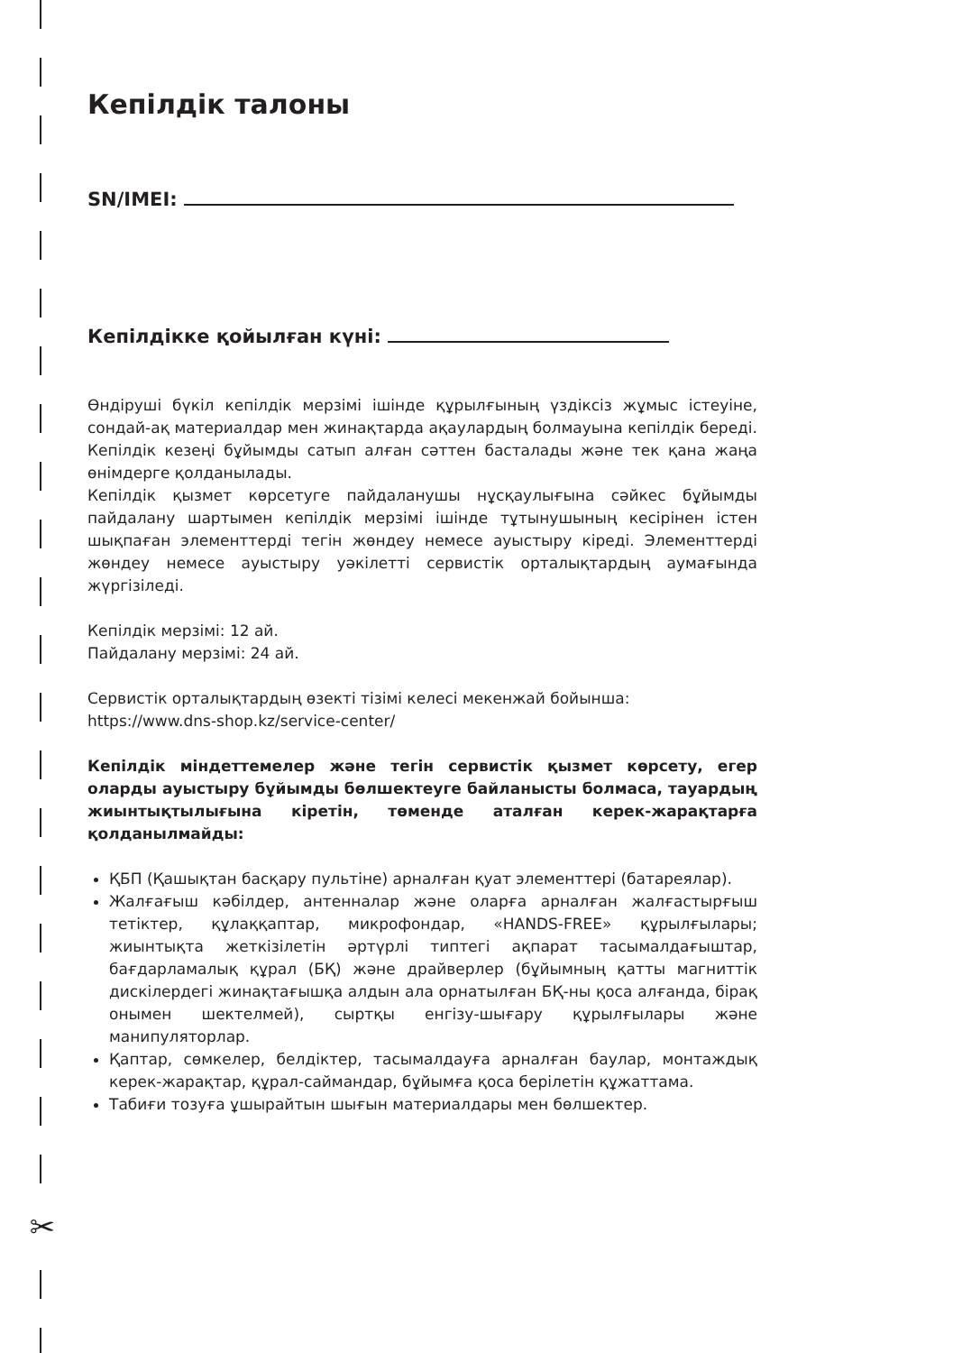✂
Кепілдік талоны
SN/IMEI:
Кепілдікке қойылған күні:
Өндіруші бүкіл кепілдік мерзімі ішінде құрылғының үздіксіз жұмыс істеуіне, сондай-ақ материалдар мен жинақтарда ақаулардың болмауына кепілдік береді. Кепілдік кезеңі бұйымды сатып алған сәттен басталады және тек қана жаңа өнімдерге қолданылады.
Кепілдік қызмет көрсетуге пайдаланушы нұсқаулығына сәйкес бұйымды пайдалану шартымен кепілдік мерзімі ішінде тұтынушының кесірінен істен шықпаған элементтерді тегін жөндеу немесе ауыстыру кіреді. Элементтерді жөндеу немесе ауыстыру уәкілетті сервистік орталықтардың аумағында жүргізіледі.
Кепілдік мерзімі: 12 ай.
Пайдалану мерзімі: 24 ай.
Сервистік орталықтардың өзекті тізімі келесі мекенжай бойынша:
https://www.dns-shop.kz/service-center/
Кепілдік міндеттемелер және тегін сервистік қызмет көрсету, егер оларды ауыстыру бұйымды бөлшектеуге байланысты болмаса, тауардың жиынтықтылығына кіретін, төменде аталған керек-жарақтарға қолданылмайды:
ҚБП (Қашықтан басқару пультіне) арналған қуат элементтері (батареялар).
Жалғағыш кәбілдер, антенналар және оларға арналған жалғастырғыш тетіктер, құлаққаптар, микрофондар, «HANDS-FREE» құрылғылары; жиынтықта жеткізілетін әртүрлі типтегі ақпарат тасымалдағыштар, бағдарламалық құрал (БҚ) және драйверлер (бұйымның қатты магниттік дискілердегі жинақтағышқа алдын ала орнатылған БҚ-ны қоса алғанда, бірақ онымен шектелмей), сыртқы енгізу-шығару құрылғылары және манипуляторлар.
Қаптар, сөмкелер, белдіктер, тасымалдауға арналған баулар, монтаждық керек-жарақтар, құрал-саймандар, бұйымға қоса берілетін құжаттама.
Табиғи тозуға ұшырайтын шығын материалдары мен бөлшектер.